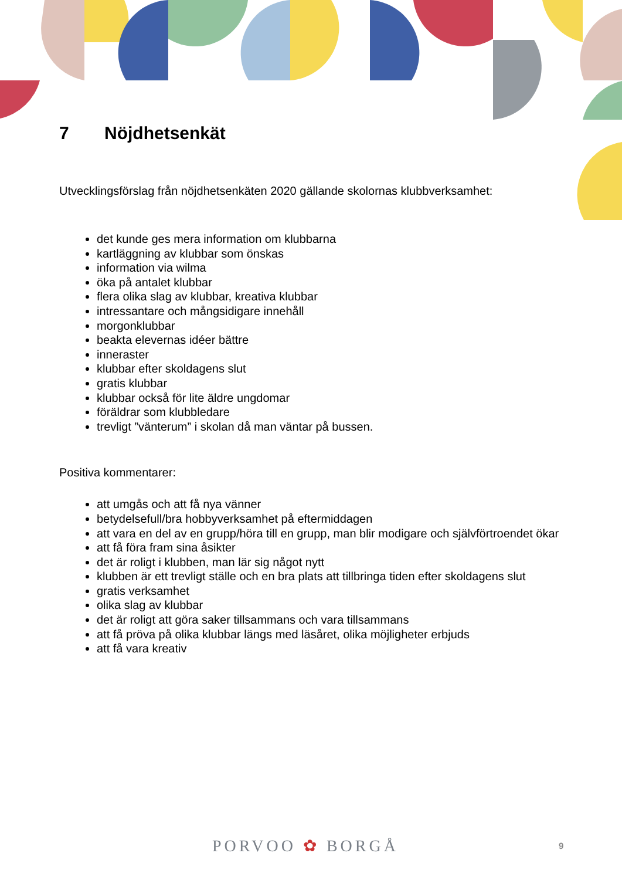7 Nöjdhetsenkät
Utvecklingsförslag från nöjdhetsenkäten 2020 gällande skolornas klubbverksamhet:
det kunde ges mera information om klubbarna
kartläggning av klubbar som önskas
information via wilma
öka på antalet klubbar
flera olika slag av klubbar, kreativa klubbar
intressantare och mångsidigare innehåll
morgonklubbar
beakta elevernas idéer bättre
inneraster
klubbar efter skoldagens slut
gratis klubbar
klubbar också för lite äldre ungdomar
föräldrar som klubbledare
trevligt ”vänterum” i skolan då man väntar på bussen.
Positiva kommentarer:
att umgås och att få nya vänner
betydelsefull/bra hobbyverksamhet på eftermiddagen
att vara en del av en grupp/höra till en grupp, man blir modigare och självförtroendet ökar
att få föra fram sina åsikter
det är roligt i klubben, man lär sig något nytt
klubben är ett trevligt ställe och en bra plats att tillbringa tiden efter skoldagens slut
gratis verksamhet
olika slag av klubbar
det är roligt att göra saker tillsammans och vara tillsammans
att få pröva på olika klubbar längs med läsåret, olika möjligheter erbjuds
att få vara kreativ
PORVOO ✿ BORGÅ 9